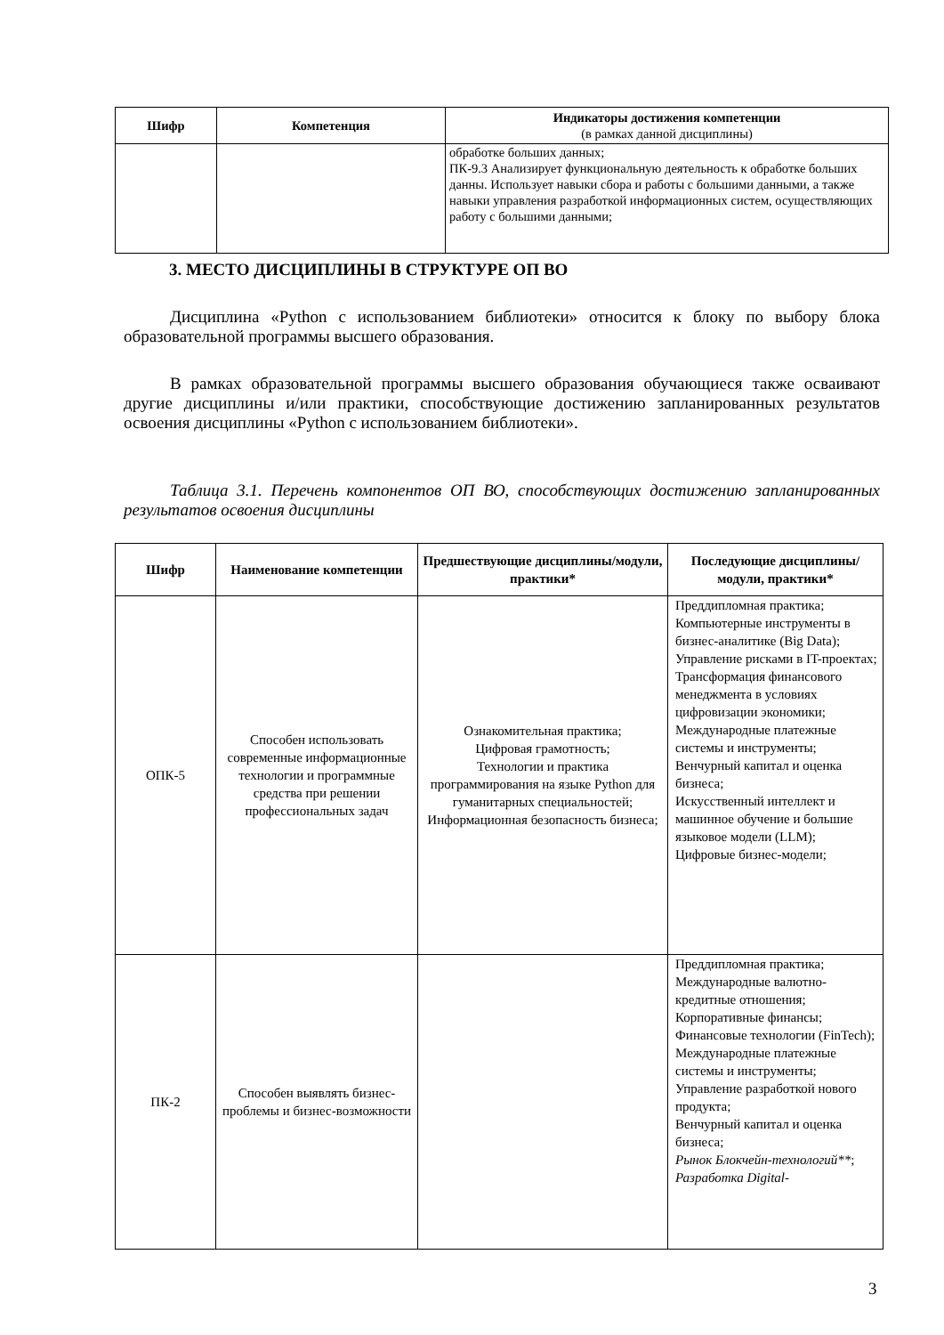| Шифр | Компетенция | Индикаторы достижения компетенции (в рамках данной дисциплины) |
| --- | --- | --- |
| | | обработке больших данных; ПК-9.3 Анализирует функциональную деятельность к обработке больших данны. Использует навыки сбора и работы с большими данными, а также навыки управления разработкой информационных систем, осуществляющих работу с большими данными; |
3. МЕСТО ДИСЦИПЛИНЫ В СТРУКТУРЕ ОП ВО
Дисциплина «Python с использованием библиотеки» относится к блоку по выбору блока образовательной программы высшего образования.
В рамках образовательной программы высшего образования обучающиеся также осваивают другие дисциплины и/или практики, способствующие достижению запланированных результатов освоения дисциплины «Python с использованием библиотеки».
Таблица 3.1. Перечень компонентов ОП ВО, способствующих достижению запланированных результатов освоения дисциплины
| Шифр | Наименование компетенции | Предшествующие дисциплины/модули, практики* | Последующие дисциплины/модули, практики* |
| --- | --- | --- | --- |
| ОПК-5 | Способен использовать современные информационные технологии и программные средства при решении профессиональных задач | Ознакомительная практика; Цифровая грамотность; Технологии и практика программирования на языке Python для гуманитарных специальностей; Информационная безопасность бизнеса; | Преддипломная практика; Компьютерные инструменты в бизнес-аналитике (Big Data); Управление рисками в IT-проектах; Трансформация финансового менеджмента в условиях цифровизации экономики; Международные платежные системы и инструменты; Венчурный капитал и оценка бизнеса; Искусственный интеллект и машинное обучение и большие языковое модели (LLM); Цифровые бизнес-модели; |
| ПК-2 | Способен выявлять бизнес-проблемы и бизнес-возможности | | Преддипломная практика; Международные валютно-кредитные отношения; Корпоративные финансы; Финансовые технологии (FinTech); Международные платежные системы и инструменты; Управление разработкой нового продукта; Венчурный капитал и оценка бизнеса; Рынок Блокчейн-технологий** ; Разработка Digital- |
3